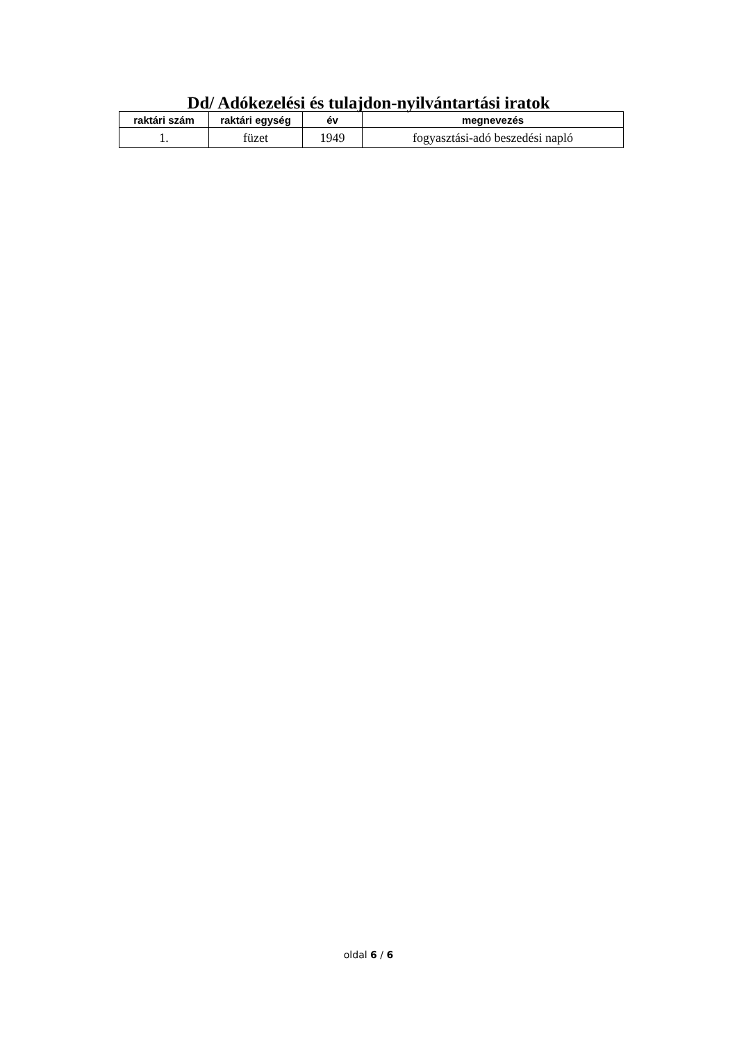Dd/ Adókezelési és tulajdon-nyilvántartási iratok
| raktári szám | raktári egység | év | megnevezés |
| --- | --- | --- | --- |
| 1. | füzet | 1949 | fogyasztási-adó beszedési napló |
oldal 6 / 6